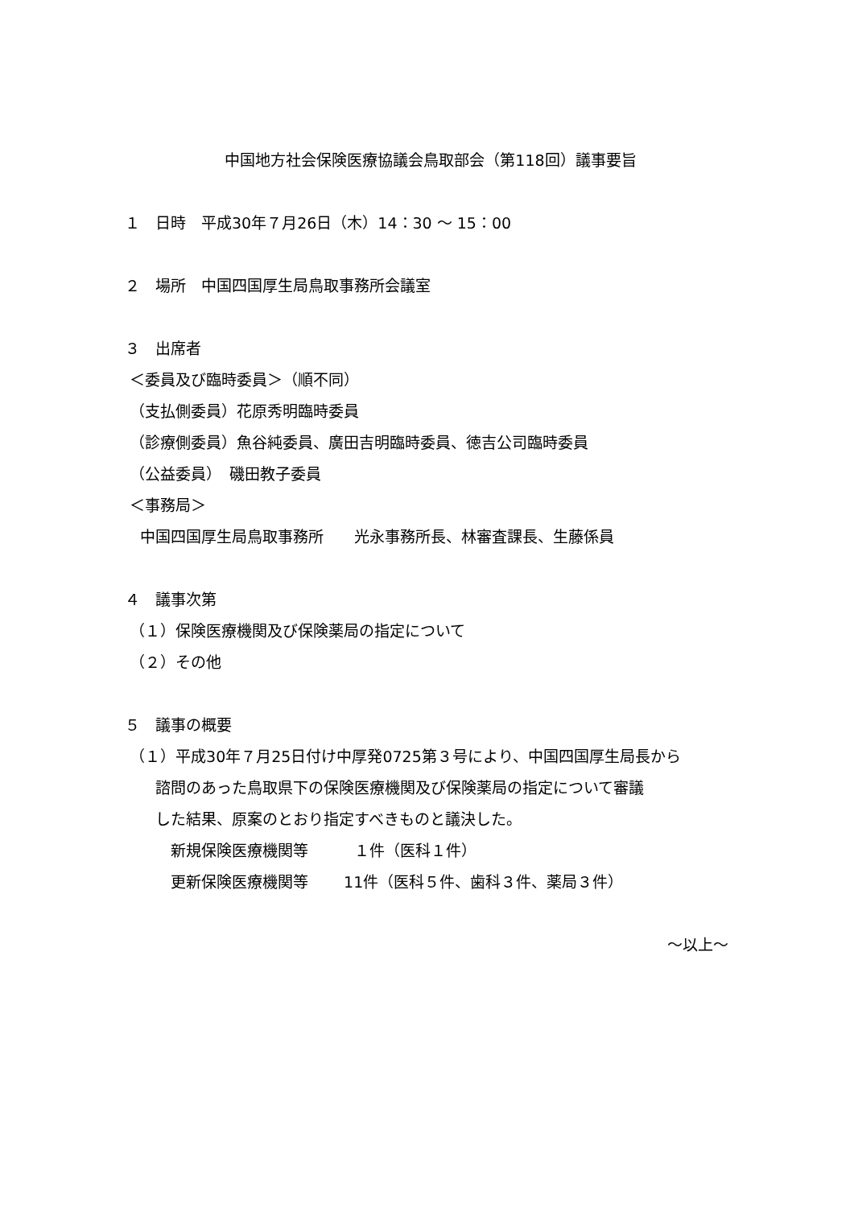中国地方社会保険医療協議会鳥取部会（第118回）議事要旨
１　日時　平成30年７月26日（木）14：30 ～ 15：00
２　場所　中国四国厚生局鳥取事務所会議室
３　出席者
＜委員及び臨時委員＞（順不同）
（支払側委員）花原秀明臨時委員
（診療側委員）魚谷純委員、廣田吉明臨時委員、徳吉公司臨時委員
（公益委員）　磯田教子委員
＜事務局＞
　中国四国厚生局鳥取事務所　　光永事務所長、林審査課長、生藤係員
４　議事次第
（１）保険医療機関及び保険薬局の指定について
（２）その他
５　議事の概要
（１）平成30年７月25日付け中厚発0725第３号により、中国四国厚生局長から
　　諮問のあった鳥取県下の保険医療機関及び保険薬局の指定について審議
　　した結果、原案のとおり指定すべきものと議決した。
　　　新規保険医療機関等　　　１件（医科１件）
　　　更新保険医療機関等　　 11件（医科５件、歯科３件、薬局３件）
～以上～